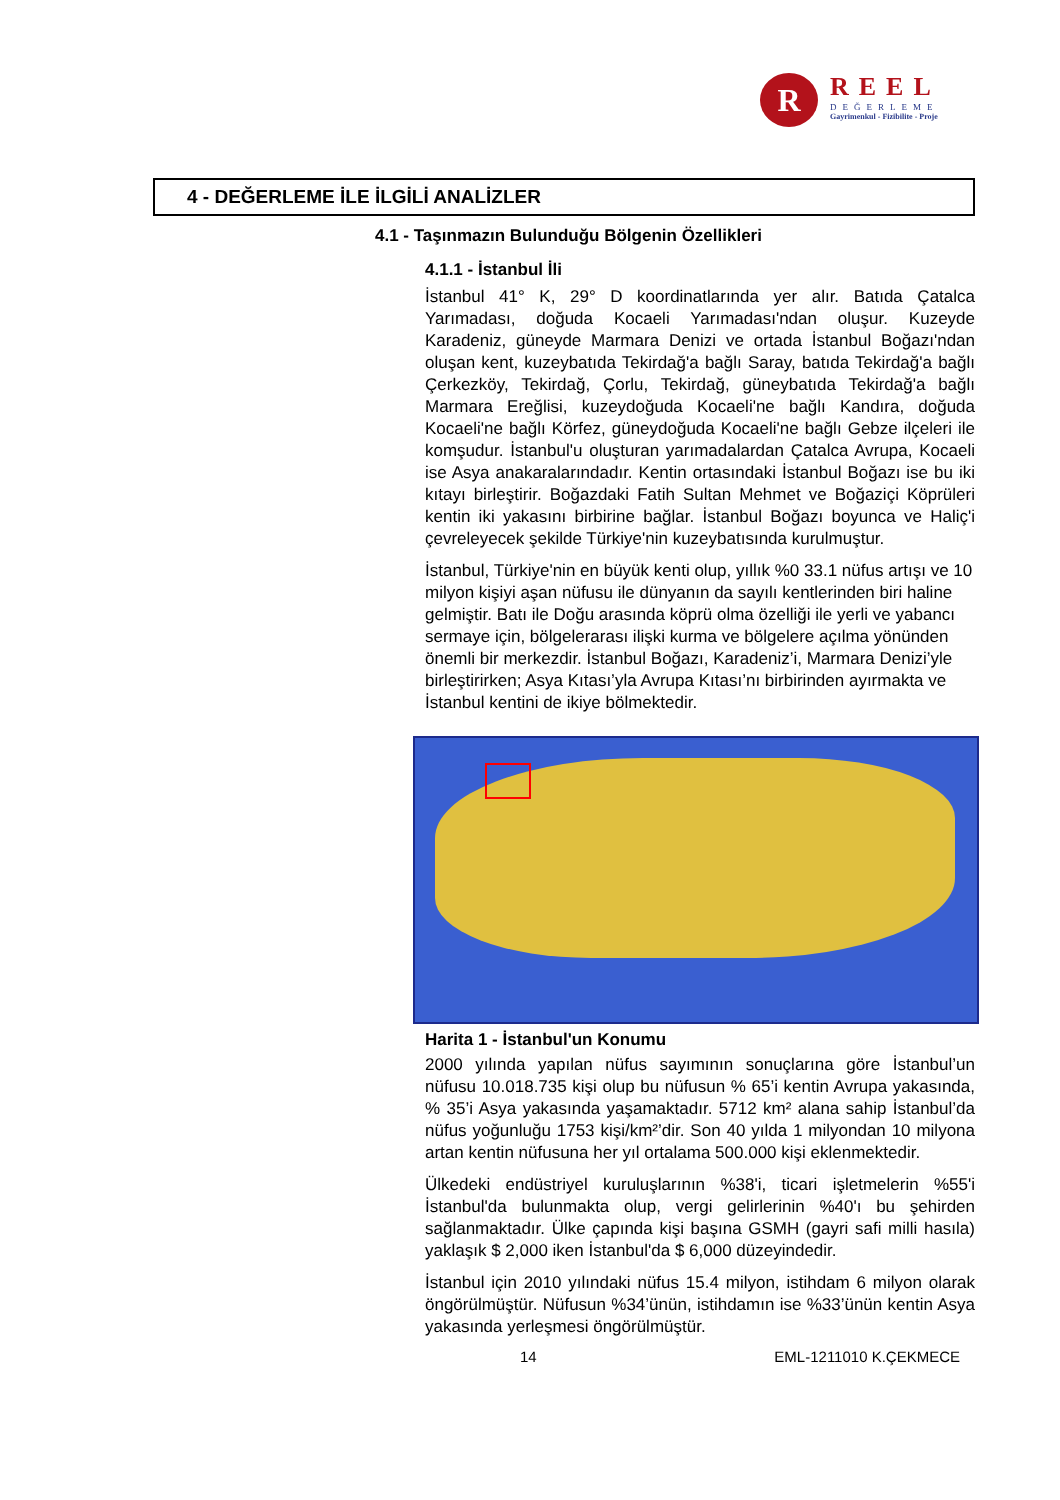R
REEL
DEĞERLEME
Gayrimenkul - Fizibilite - Proje
4 - DEĞERLEME İLE İLGİLİ ANALİZLER
4.1 - Taşınmazın Bulunduğu Bölgenin Özellikleri
4.1.1 - İstanbul İli
İstanbul 41° K, 29° D koordinatlarında yer alır. Batıda Çatalca Yarımadası, doğuda Kocaeli Yarımadası'ndan oluşur. Kuzeyde Karadeniz, güneyde Marmara Denizi ve ortada İstanbul Boğazı'ndan oluşan kent, kuzeybatıda Tekirdağ'a bağlı Saray, batıda Tekirdağ'a bağlı Çerkezköy, Tekirdağ, Çorlu, Tekirdağ, güneybatıda Tekirdağ'a bağlı Marmara Ereğlisi, kuzeydoğuda Kocaeli'ne bağlı Kandıra, doğuda Kocaeli'ne bağlı Körfez, güneydoğuda Kocaeli'ne bağlı Gebze ilçeleri ile komşudur. İstanbul'u oluşturan yarımadalardan Çatalca Avrupa, Kocaeli ise Asya anakaralarındadır. Kentin ortasındaki İstanbul Boğazı ise bu iki kıtayı birleştirir. Boğazdaki Fatih Sultan Mehmet ve Boğaziçi Köprüleri kentin iki yakasını birbirine bağlar. İstanbul Boğazı boyunca ve Haliç'i çevreleyecek şekilde Türkiye'nin kuzeybatısında kurulmuştur.
İstanbul, Türkiye'nin en büyük kenti olup, yıllık %0 33.1 nüfus artışı ve 10 milyon kişiyi aşan nüfusu ile dünyanın da sayılı kentlerinden biri haline gelmiştir. Batı ile Doğu arasında köprü olma özelliği ile yerli ve yabancı sermaye için, bölgelerarası ilişki kurma ve bölgelere açılma yönünden önemli bir merkezdir. İstanbul Boğazı, Karadeniz’i, Marmara Denizi’yle birleştirirken; Asya Kıtası’yla Avrupa Kıtası’nı birbirinden ayırmakta ve İstanbul kentini de ikiye bölmektedir.
Harita 1 - İstanbul'un Konumu
2000 yılında yapılan nüfus sayımının sonuçlarına göre İstanbul’un nüfusu 10.018.735 kişi olup bu nüfusun % 65’i kentin Avrupa yakasında, % 35’i Asya yakasında yaşamaktadır. 5712 km² alana sahip İstanbul’da nüfus yoğunluğu 1753 kişi/km²’dir. Son 40 yılda 1 milyondan 10 milyona artan kentin nüfusuna her yıl ortalama 500.000 kişi eklenmektedir.
Ülkedeki endüstriyel kuruluşlarının %38'i, ticari işletmelerin %55'i İstanbul'da bulunmakta olup, vergi gelirlerinin %40'ı bu şehirden sağlanmaktadır. Ülke çapında kişi başına GSMH (gayri safi milli hasıla) yaklaşık $ 2,000 iken İstanbul'da $ 6,000 düzeyindedir.
İstanbul için 2010 yılındaki nüfus 15.4 milyon, istihdam 6 milyon olarak öngörülmüştür. Nüfusun %34’ünün, istihdamın ise %33’ünün kentin Asya yakasında yerleşmesi öngörülmüştür.
14 EML-1211010 K.ÇEKMECE